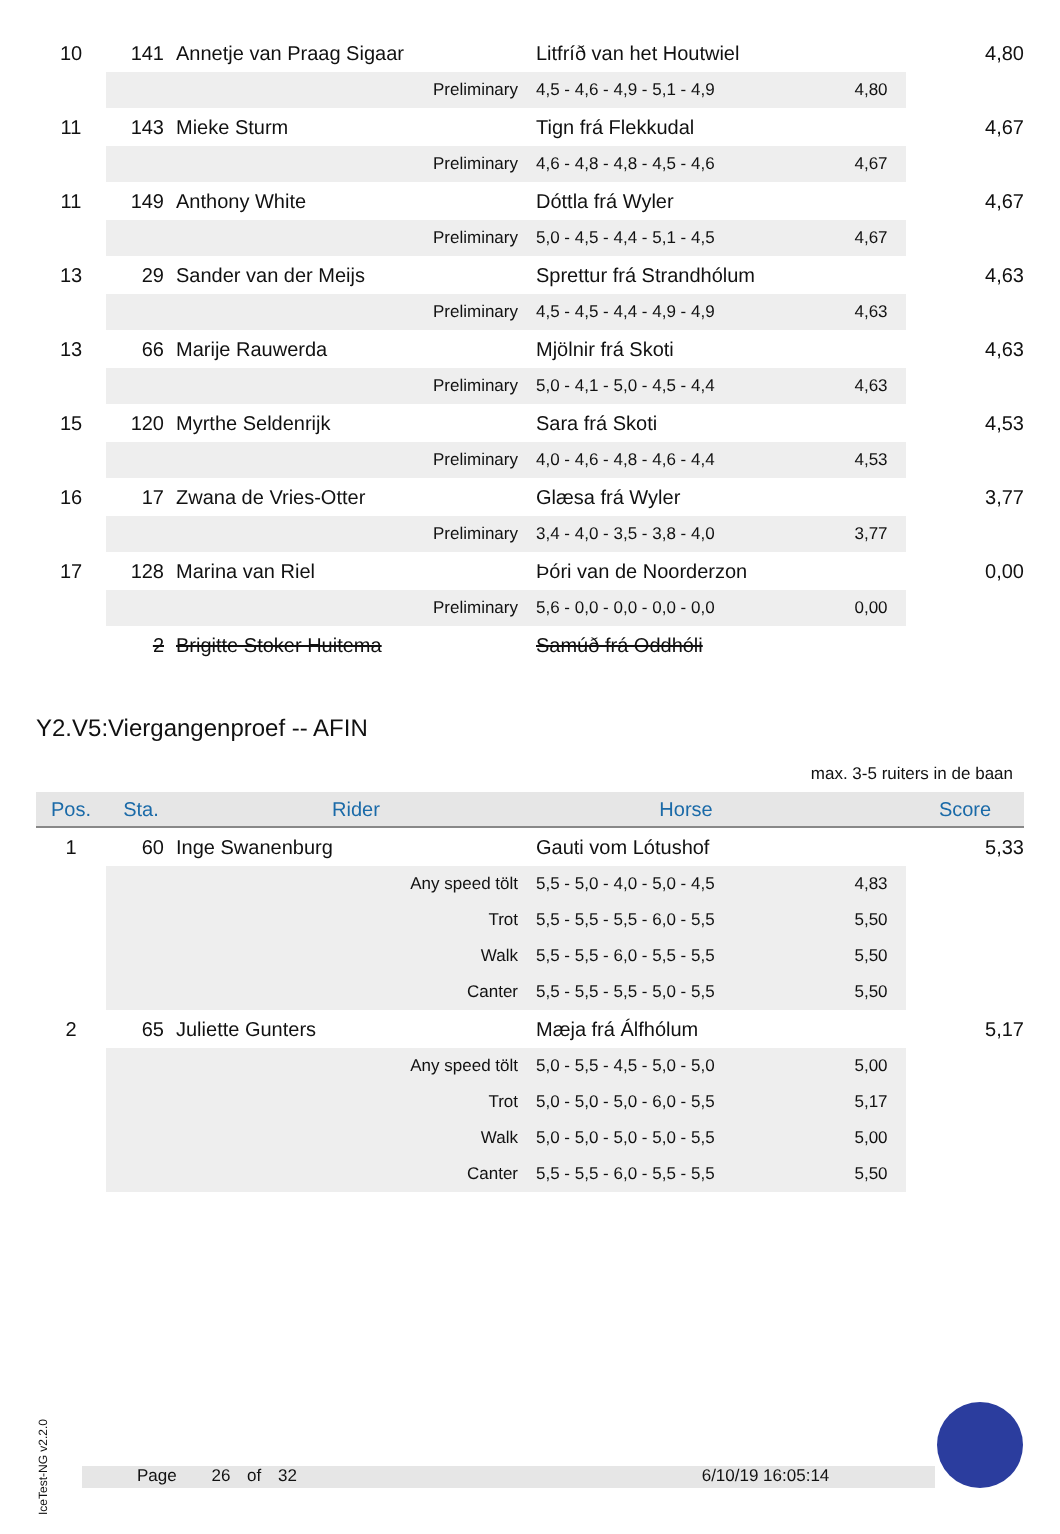| 10 | 141 | Annetje van Praag Sigaar | Litfríð van het Houtwiel | | 4,80 |
| | Preliminary | | 4,5 - 4,6 - 4,9 - 5,1 - 4,9 | 4,80 | |
| 11 | 143 | Mieke Sturm | Tign frá Flekkudal | | 4,67 |
| | Preliminary | | 4,6 - 4,8 - 4,8 - 4,5 - 4,6 | 4,67 | |
| 11 | 149 | Anthony White | Dóttla frá Wyler | | 4,67 |
| | Preliminary | | 5,0 - 4,5 - 4,4 - 5,1 - 4,5 | 4,67 | |
| 13 | 29 | Sander van der Meijs | Sprettur frá Strandhólum | | 4,63 |
| | Preliminary | | 4,5 - 4,5 - 4,4 - 4,9 - 4,9 | 4,63 | |
| 13 | 66 | Marije Rauwerda | Mjölnir frá Skoti | | 4,63 |
| | Preliminary | | 5,0 - 4,1 - 5,0 - 4,5 - 4,4 | 4,63 | |
| 15 | 120 | Myrthe Seldenrijk | Sara frá Skoti | | 4,53 |
| | Preliminary | | 4,0 - 4,6 - 4,8 - 4,6 - 4,4 | 4,53 | |
| 16 | 17 | Zwana de Vries-Otter | Glæsa frá Wyler | | 3,77 |
| | Preliminary | | 3,4 - 4,0 - 3,5 - 3,8 - 4,0 | 3,77 | |
| 17 | 128 | Marina van Riel | Þóri van de Noorderzon | | 0,00 |
| | Preliminary | | 5,6 - 0,0 - 0,0 - 0,0 - 0,0 | 0,00 | |
| | 2 | Brigitte Stoker Huitema | Samúð frá Oddhóli | | |
Y2.V5:Viergangenproef -- AFIN
max. 3-5 ruiters in de baan
| Pos. | Sta. | Rider | Horse | | Score |
| --- | --- | --- | --- | --- | --- |
| 1 | 60 | Inge Swanenburg | Gauti vom Lótushof | | 5,33 |
| | Any speed tölt | | 5,5 - 5,0 - 4,0 - 5,0 - 4,5 | 4,83 | |
| | Trot | | 5,5 - 5,5 - 5,5 - 6,0 - 5,5 | 5,50 | |
| | Walk | | 5,5 - 5,5 - 6,0 - 5,5 - 5,5 | 5,50 | |
| | Canter | | 5,5 - 5,5 - 5,5 - 5,0 - 5,5 | 5,50 | |
| 2 | 65 | Juliette Gunters | Mæja frá Álfhólum | | 5,17 |
| | Any speed tölt | | 5,0 - 5,5 - 4,5 - 5,0 - 5,0 | 5,00 | |
| | Trot | | 5,0 - 5,0 - 5,0 - 6,0 - 5,5 | 5,17 | |
| | Walk | | 5,0 - 5,0 - 5,0 - 5,0 - 5,5 | 5,00 | |
| | Canter | | 5,5 - 5,5 - 6,0 - 5,5 - 5,5 | 5,50 | |
IceTest-NG v2.2.0
Page 26 of 32 6/10/19 16:05:14